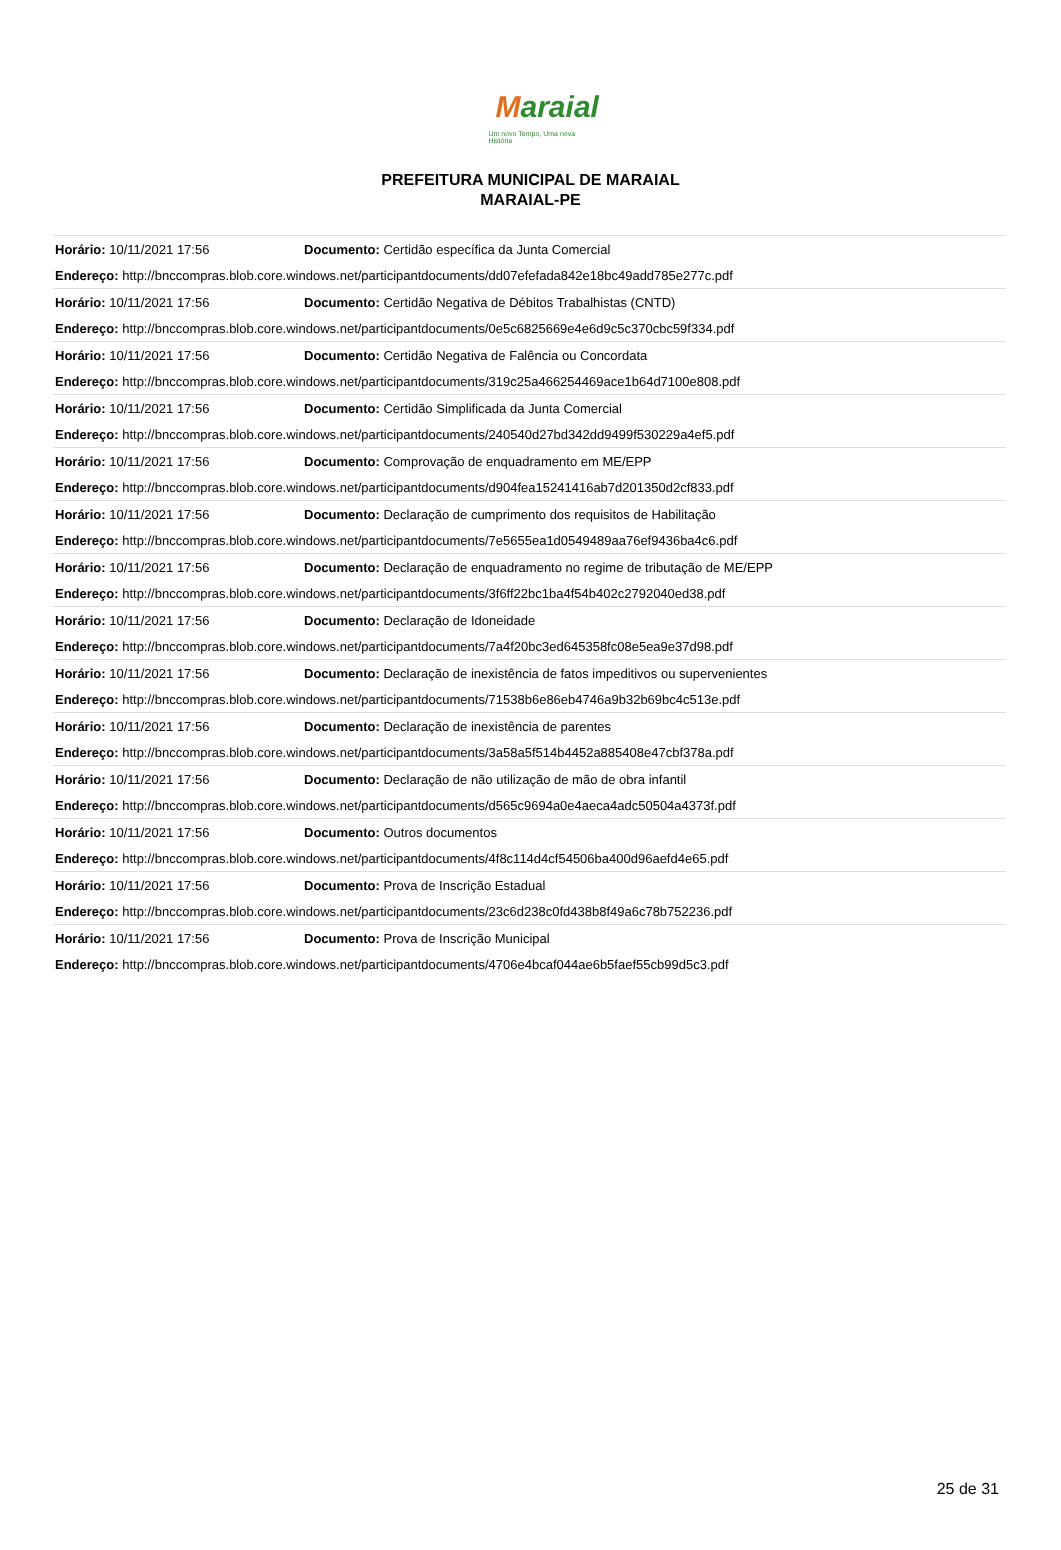Maraial
Um novo Tempo, Uma nova História
PREFEITURA MUNICIPAL DE MARAIAL
MARAIAL-PE
| Horário: 10/11/2021 17:56 | Documento: Certidão específica da Junta Comercial |
| Endereço: http://bnccompras.blob.core.windows.net/participantdocuments/dd07efefada842e18bc49add785e277c.pdf | |
| Horário: 10/11/2021 17:56 | Documento: Certidão Negativa de Débitos Trabalhistas (CNTD) |
| Endereço: http://bnccompras.blob.core.windows.net/participantdocuments/0e5c6825669e4e6d9c5c370cbc59f334.pdf | |
| Horário: 10/11/2021 17:56 | Documento: Certidão Negativa de Falência ou Concordata |
| Endereço: http://bnccompras.blob.core.windows.net/participantdocuments/319c25a466254469ace1b64d7100e808.pdf | |
| Horário: 10/11/2021 17:56 | Documento: Certidão Simplificada da Junta Comercial |
| Endereço: http://bnccompras.blob.core.windows.net/participantdocuments/240540d27bd342dd9499f530229a4ef5.pdf | |
| Horário: 10/11/2021 17:56 | Documento: Comprovação de enquadramento em ME/EPP |
| Endereço: http://bnccompras.blob.core.windows.net/participantdocuments/d904fea15241416ab7d201350d2cf833.pdf | |
| Horário: 10/11/2021 17:56 | Documento: Declaração de cumprimento dos requisitos de Habilitação |
| Endereço: http://bnccompras.blob.core.windows.net/participantdocuments/7e5655ea1d0549489aa76ef9436ba4c6.pdf | |
| Horário: 10/11/2021 17:56 | Documento: Declaração de enquadramento no regime de tributação de ME/EPP |
| Endereço: http://bnccompras.blob.core.windows.net/participantdocuments/3f6ff22bc1ba4f54b402c2792040ed38.pdf | |
| Horário: 10/11/2021 17:56 | Documento: Declaração de Idoneidade |
| Endereço: http://bnccompras.blob.core.windows.net/participantdocuments/7a4f20bc3ed645358fc08e5ea9e37d98.pdf | |
| Horário: 10/11/2021 17:56 | Documento: Declaração de inexistência de fatos impeditivos ou supervenientes |
| Endereço: http://bnccompras.blob.core.windows.net/participantdocuments/71538b6e86eb4746a9b32b69bc4c513e.pdf | |
| Horário: 10/11/2021 17:56 | Documento: Declaração de inexistência de parentes |
| Endereço: http://bnccompras.blob.core.windows.net/participantdocuments/3a58a5f514b4452a885408e47cbf378a.pdf | |
| Horário: 10/11/2021 17:56 | Documento: Declaração de não utilização de mão de obra infantil |
| Endereço: http://bnccompras.blob.core.windows.net/participantdocuments/d565c9694a0e4aeca4adc50504a4373f.pdf | |
| Horário: 10/11/2021 17:56 | Documento: Outros documentos |
| Endereço: http://bnccompras.blob.core.windows.net/participantdocuments/4f8c114d4cf54506ba400d96aefd4e65.pdf | |
| Horário: 10/11/2021 17:56 | Documento: Prova de Inscrição Estadual |
| Endereço: http://bnccompras.blob.core.windows.net/participantdocuments/23c6d238c0fd438b8f49a6c78b752236.pdf | |
| Horário: 10/11/2021 17:56 | Documento: Prova de Inscrição Municipal |
| Endereço: http://bnccompras.blob.core.windows.net/participantdocuments/4706e4bcaf044ae6b5faef55cb99d5c3.pdf | |
25 de 31